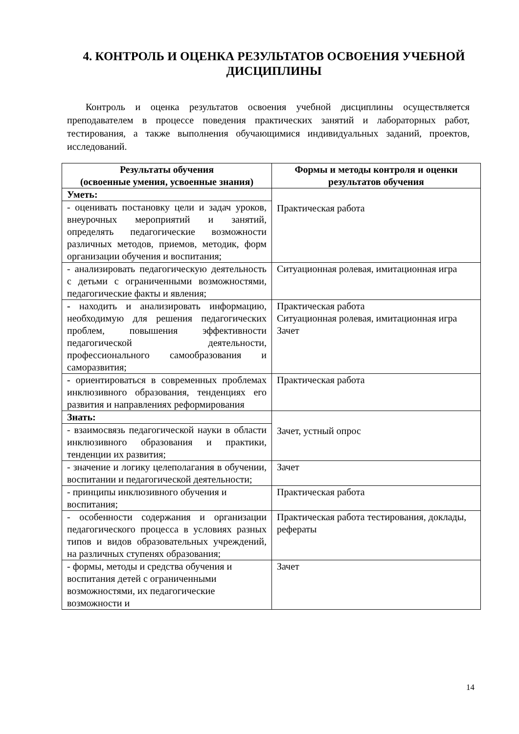4. КОНТРОЛЬ И ОЦЕНКА РЕЗУЛЬТАТОВ ОСВОЕНИЯ УЧЕБНОЙ ДИСЦИПЛИНЫ
Контроль и оценка результатов освоения учебной дисциплины осуществляется преподавателем в процессе поведения практических занятий и лабораторных работ, тестирования, а также выполнения обучающимися индивидуальных заданий, проектов, исследований.
| Результаты обучения (освоенные умения, усвоенные знания) | Формы и методы контроля и оценки результатов обучения |
| --- | --- |
| Уметь: | Практическая работа |
| - оценивать постановку цели и задач уроков, внеурочных мероприятий и занятий, определять педагогические возможности различных методов, приемов, методик, форм организации обучения и воспитания; | |
| - анализировать педагогическую деятельность с детьми с ограниченными возможностями, педагогические факты и явления; | Ситуационная ролевая, имитационная игра |
| - находить и анализировать информацию, необходимую для решения педагогических проблем, повышения эффективности педагогической деятельности, профессионального самообразования и саморазвития; | Практическая работа Ситуационная ролевая, имитационная игра Зачет |
| - ориентироваться в современных проблемах инклюзивного образования, тенденциях его развития и направлениях реформирования | Практическая работа |
| Знать: | Зачет, устный опрос |
| - взаимосвязь педагогической науки в области инклюзивного образования и практики, тенденции их развития; | |
| - значение и логику целеполагания в обучении, воспитании и педагогической деятельности; | Зачет |
| - принципы инклюзивного обучения и воспитания; | Практическая работа |
| - особенности содержания и организации педагогического процесса в условиях разных типов и видов образовательных учреждений, на различных ступенях образования; | Практическая работа тестирования, доклады, рефераты |
| - формы, методы и средства обучения и воспитания детей с ограниченными возможностями, их педагогические возможности и | Зачет |
14